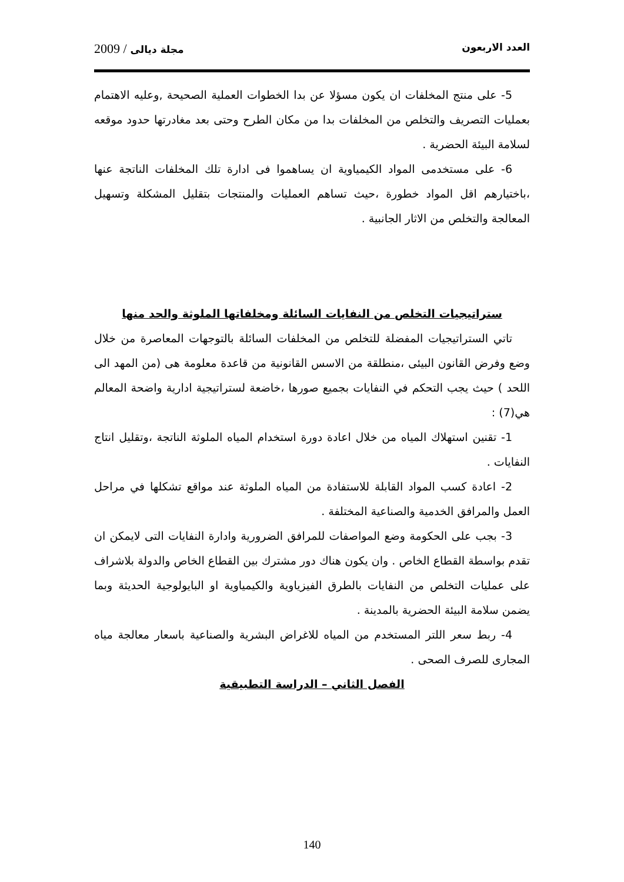العدد الاربعون مجلة ديالى / 2009
5- على منتج المخلفات ان يكون مسؤلا عن بدا الخطوات العملية الصحيحة ,وعليه الاهتمام بعمليات التصريف والتخلص من المخلفات بدا من مكان الطرح وحتى بعد مغادرتها حدود موقعه لسلامة البيئة الحضرية .
6- على مستخدمى المواد الكيمياوية ان يساهموا فى ادارة تلك المخلفات الناتجة عنها ،باختيارهم اقل المواد خطورة ،حيث تساهم العمليات والمنتجات بتقليل المشكلة وتسهيل المعالجة والتخلص من الاثار الجانبية .
ستراتيجيات التخلص من النفايات السائلة ومخلفاتها الملوثة والحد منها
تاتي الستراتيجيات المفضلة للتخلص من المخلفات السائلة بالتوجهات المعاصرة من خلال وضع وفرض القانون البيئى ،منطلقة من الاسس القانونية من قاعدة معلومة هى (من المهد الى اللحد ) حيث يجب التحكم في النفايات بجميع صورها ،خاضعة لستراتيجية ادارية واضحة المعالم هي(7) :
1- تقنين استهلاك المياه من خلال اعادة دورة استخدام المياه الملوثة الناتجة ،وتقليل انتاج النفايات .
2- اعادة كسب المواد القابلة للاستفادة من المياه الملوثة عند مواقع تشكلها في مراحل العمل والمرافق الخدمية والصناعية المختلفة .
3- بجب على الحكومة وضع المواصفات للمرافق الضرورية وادارة النفايات التى لايمكن ان تقدم بواسطة القطاع الخاص . وان يكون هناك دور مشترك بين القطاع الخاص والدولة بلاشراف على عمليات التخلص من النفايات بالطرق الفيزياوية والكيمياوية او البايولوجية الحديثة وبما يضمن سلامة البيئة الحضرية بالمدينة .
4- ربط سعر اللتر المستخدم من المياه للاغراض البشرية والصناعية باسعار معالجة مياه المجارى للصرف الصحى .
الفصل الثاني – الدراسة التطبيقية
140